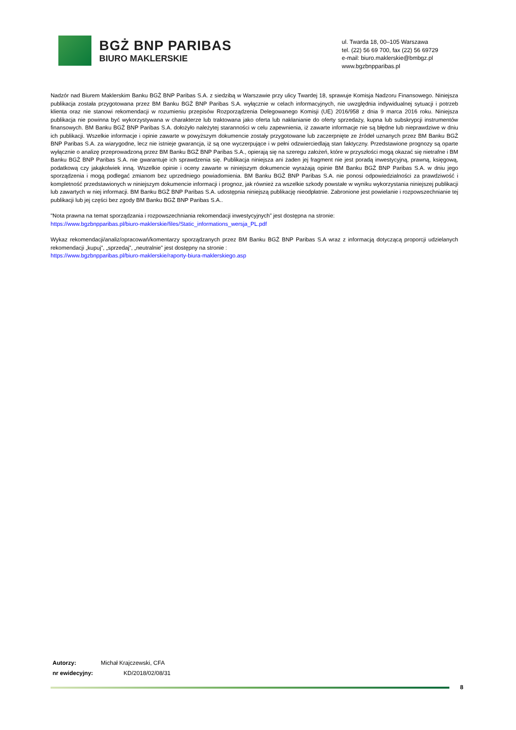BGŻ BNP PARIBAS
BIURO MAKLERSKIE
ul. Twarda 18, 00–105 Warszawa
tel. (22) 56 69 700, fax (22) 56 69729
e-mail: biuro.maklerskie@bmbgz.pl
www.bgzbnpparibas.pl
Nadzór nad Biurem Maklerskim Banku BGŻ BNP Paribas S.A. z siedzibą w Warszawie przy ulicy Twardej 18, sprawuje Komisja Nadzoru Finansowego. Niniejsza publikacja została przygotowana przez BM Banku BGŻ BNP Paribas S.A. wyłącznie w celach informacyjnych, nie uwzględnia indywidualnej sytuacji i potrzeb klienta oraz nie stanowi rekomendacji w rozumieniu przepisów Rozporządzenia Delegowanego Komisji (UE) 2016/958 z dnia 9 marca 2016 roku. Niniejsza publikacja nie powinna być wykorzystywana w charakterze lub traktowana jako oferta lub nakłanianie do oferty sprzedaży, kupna lub subskrypcji instrumentów finansowych. BM Banku BGŻ BNP Paribas S.A. dołożyło należytej staranności w celu zapewnienia, iż zawarte informacje nie są błędne lub nieprawdziwe w dniu ich publikacji. Wszelkie informacje i opinie zawarte w powyższym dokumencie zostały przygotowane lub zaczerpnięte ze źródeł uznanych przez BM Banku BGŻ BNP Paribas S.A. za wiarygodne, lecz nie istnieje gwarancja, iż są one wyczerpujące i w pełni odzwierciedlają stan faktyczny. Przedstawione prognozy są oparte wyłącznie o analizę przeprowadzoną przez BM Banku BGŻ BNP Paribas S.A., opierają się na szeregu założeń, które w przyszłości mogą okazać się nietrafne i BM Banku BGŻ BNP Paribas S.A. nie gwarantuje ich sprawdzenia się. Publikacja niniejsza ani żaden jej fragment nie jest poradą inwestycyjną, prawną, księgową, podatkową czy jakąkolwiek inną. Wszelkie opinie i oceny zawarte w niniejszym dokumencie wyrażają opinie BM Banku BGŻ BNP Paribas S.A. w dniu jego sporządzenia i mogą podlegać zmianom bez uprzedniego powiadomienia. BM Banku BGŻ BNP Paribas S.A. nie ponosi odpowiedzialności za prawdziwość i kompletność przedstawionych w niniejszym dokumencie informacji i prognoz, jak również za wszelkie szkody powstałe w wyniku wykorzystania niniejszej publikacji lub zawartych w niej informacji. BM Banku BGŻ BNP Paribas S.A. udostępnia niniejszą publikację nieodpłatnie. Zabronione jest powielanie i rozpowszechnianie tej publikacji lub jej części bez zgody BM Banku BGŻ BNP Paribas S.A..
"Nota prawna na temat sporządzania i rozpowszechniania rekomendacji inwestycyjnych” jest dostępna na stronie:
https://www.bgzbnpparibas.pl/biuro-maklerskie/files/Static_informations_wersja_PL.pdf
Wykaz rekomendacji/analiz/opracowań/komentarzy sporządzanych przez BM Banku BGŻ BNP Paribas S.A wraz z informacją dotyczącą proporcji udzielanych rekomendacji „kupuj”, „sprzedaj”, „neutralnie” jest dostępny na stronie :
https://www.bgzbnpparibas.pl/biuro-maklerskie/raporty-biura-maklerskiego.asp
Autorzy: Michał Krajczewski, CFA
nr ewidecyjny: KD/2018/02/08/31
8